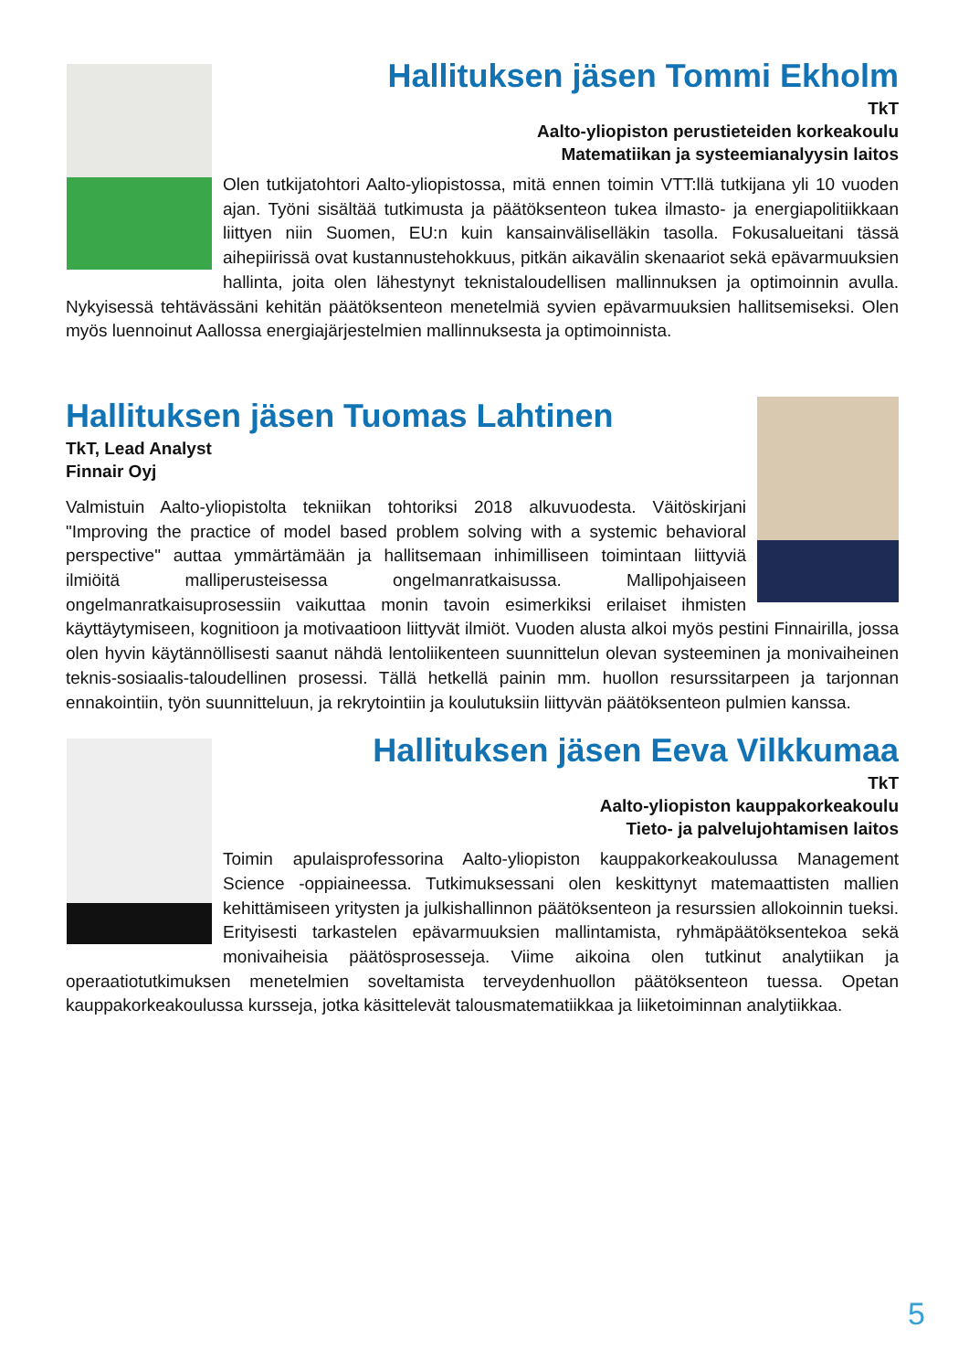Hallituksen jäsen Tommi Ekholm
TkT
Aalto-yliopiston perustieteiden korkeakoulu
Matematiikan ja systeemianalyysin laitos
Olen tutkijatohtori Aalto-yliopistossa, mitä ennen toimin VTT:llä tutkijana yli 10 vuoden ajan. Työni sisältää tutkimusta ja päätöksenteon tukea ilmasto- ja energiapolitiikkaan liittyen niin Suomen, EU:n kuin kansainväliselläkin tasolla. Fokusalueitani tässä aihepiirissä ovat kustannustehokkuus, pitkän aikavälin skenaariot sekä epävarmuuksien hallinta, joita olen lähestynyt teknistaloudellisen mallinnuksen ja optimoinnin avulla. Nykyisessä tehtävässäni kehitän päätöksenteon menetelmiä syvien epävarmuuksien hallitsemiseksi. Olen myös luennoinut Aallossa energiajärjestelmien mallinnuksesta ja optimoinnista.
Hallituksen jäsen Tuomas Lahtinen
TkT, Lead Analyst
Finnair Oyj
Valmistuin Aalto-yliopistolta tekniikan tohtoriksi 2018 alkuvuodesta. Väitöskirjani "Improving the practice of model based problem solving with a systemic behavioral perspective" auttaa ymmärtämään ja hallitsemaan inhimilliseen toimintaan liittyviä ilmiöitä malliperusteisessa ongelmanratkaisussa. Mallipohjaiseen ongelmanratkaisuprosessiin vaikuttaa monin tavoin esimerkiksi erilaiset ihmisten käyttäytymiseen, kognitioon ja motivaatioon liittyvät ilmiöt. Vuoden alusta alkoi myös pestini Finnairilla, jossa olen hyvin käytännöllisesti saanut nähdä lentoliikenteen suunnittelun olevan systeeminen ja monivaiheinen teknis-sosiaalis-taloudellinen prosessi. Tällä hetkellä painin mm. huollon resurssitarpeen ja tarjonnan ennakointiin, työn suunnitteluun, ja rekrytointiin ja koulutuksiin liittyvän päätöksenteon pulmien kanssa.
Hallituksen jäsen Eeva Vilkkumaa
TkT
Aalto-yliopiston kauppakorkeakoulu
Tieto- ja palvelujohtamisen laitos
Toimin apulaisprofessorina Aalto-yliopiston kauppakorkeakoulussa Management Science -oppiaineessa. Tutkimuksessani olen keskittynyt matemaattisten mallien kehittämiseen yritysten ja julkishallinnon päätöksenteon ja resurssien allokoinnin tueksi. Erityisesti tarkastelen epävarmuuksien mallintamista, ryhmäpäätöksentekoa sekä monivaiheisia päätösprosesseja. Viime aikoina olen tutkinut analytiikan ja operaatiotutkimuksen menetelmien soveltamista terveydenhuollon päätöksenteon tuessa. Opetan kauppakorkeakoulussa kursseja, jotka käsittelevät talousmatematiikkaa ja liiketoiminnan analytiikkaa.
5